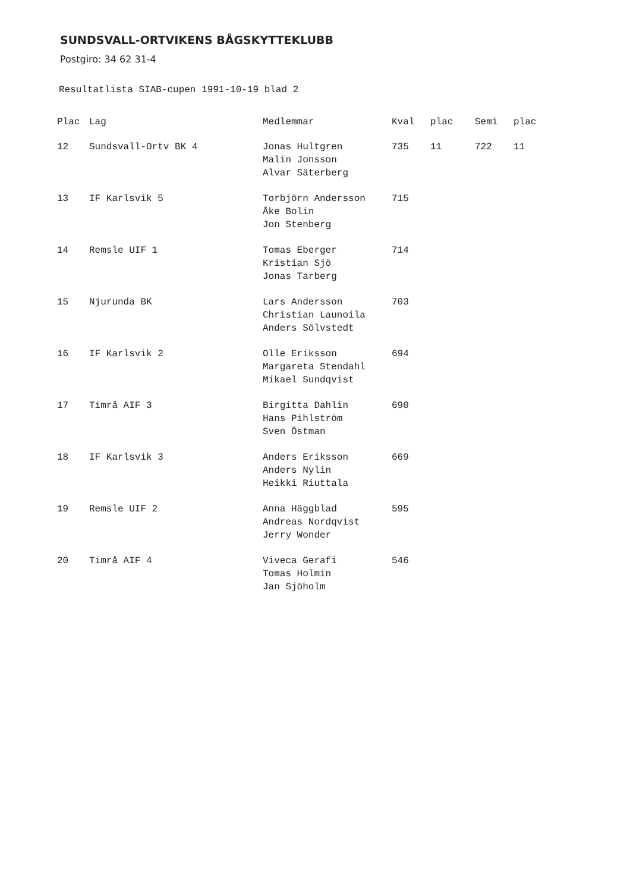SUNDSVALL-ORTVIKENS BÅGSKYTTEKLUBB
Postgiro: 34 62 31-4
Resultatlista SIAB-cupen 1991-10-19 blad 2
| Plac | Lag | Medlemmar | Kval | plac | Semi | plac |
| --- | --- | --- | --- | --- | --- | --- |
| 12 | Sundsvall-Ortv BK 4 | Jonas Hultgren Malin Jonsson Alvar Säterberg | 735 | 11 | 722 | 11 |
| 13 | IF Karlsvik 5 | Torbjörn Andersson Åke Bolin Jon Stenberg | 715 | | | |
| 14 | Remsle UIF 1 | Tomas Eberger Kristian Sjö Jonas Tarberg | 714 | | | |
| 15 | Njurunda BK | Lars Andersson Christian Launoila Anders Sölvstedt | 703 | | | |
| 16 | IF Karlsvik 2 | Olle Eriksson Margareta Stendahl Mikael Sundqvist | 694 | | | |
| 17 | Timrå AIF 3 | Birgitta Dahlin Hans Pihlström Sven Östman | 690 | | | |
| 18 | IF Karlsvik 3 | Anders Eriksson Anders Nylin Heikki Riuttala | 669 | | | |
| 19 | Remsle UIF 2 | Anna Häggblad Andreas Nordqvist Jerry Wonder | 595 | | | |
| 20 | Timrå AIF 4 | Viveca Gerafi Tomas Holmin Jan Sjöholm | 546 | | | |